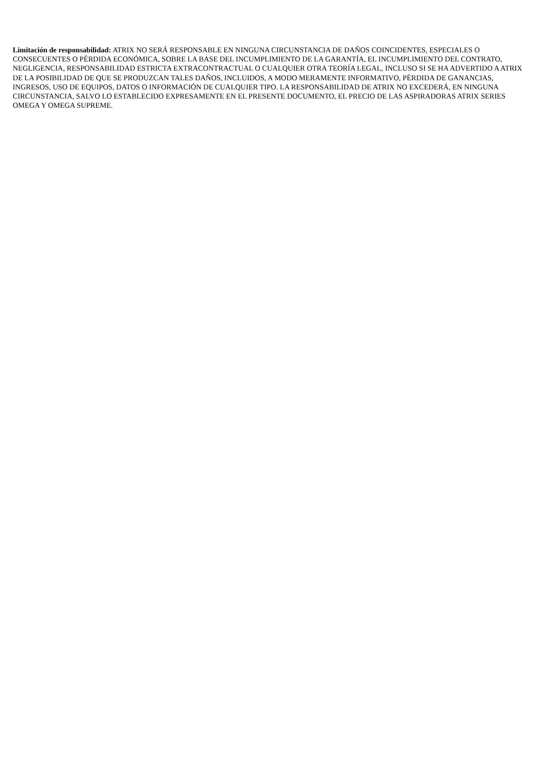Limitación de responsabilidad: ATRIX NO SERÁ RESPONSABLE EN NINGUNA CIRCUNSTANCIA DE DAÑOS COINCIDENTES, ESPECIALES O CONSECUENTES O PÉRDIDA ECONÓMICA, SOBRE LA BASE DEL INCUMPLIMIENTO DE LA GARANTÍA, EL INCUMPLIMIENTO DEL CONTRATO, NEGLIGENCIA, RESPONSABILIDAD ESTRICTA EXTRACONTRACTUAL O CUALQUIER OTRA TEORÍA LEGAL, INCLUSO SI SE HA ADVERTIDO A ATRIX DE LA POSIBILIDAD DE QUE SE PRODUZCAN TALES DAÑOS, INCLUIDOS, A MODO MERAMENTE INFORMATIVO, PÉRDIDA DE GANANCIAS, INGRESOS, USO DE EQUIPOS, DATOS O INFORMACIÓN DE CUALQUIER TIPO. LA RESPONSABILIDAD DE ATRIX NO EXCEDERÁ, EN NINGUNA CIRCUNSTANCIA, SALVO LO ESTABLECIDO EXPRESAMENTE EN EL PRESENTE DOCUMENTO, EL PRECIO DE LAS ASPIRADORAS ATRIX SERIES OMEGA Y OMEGA SUPREME.